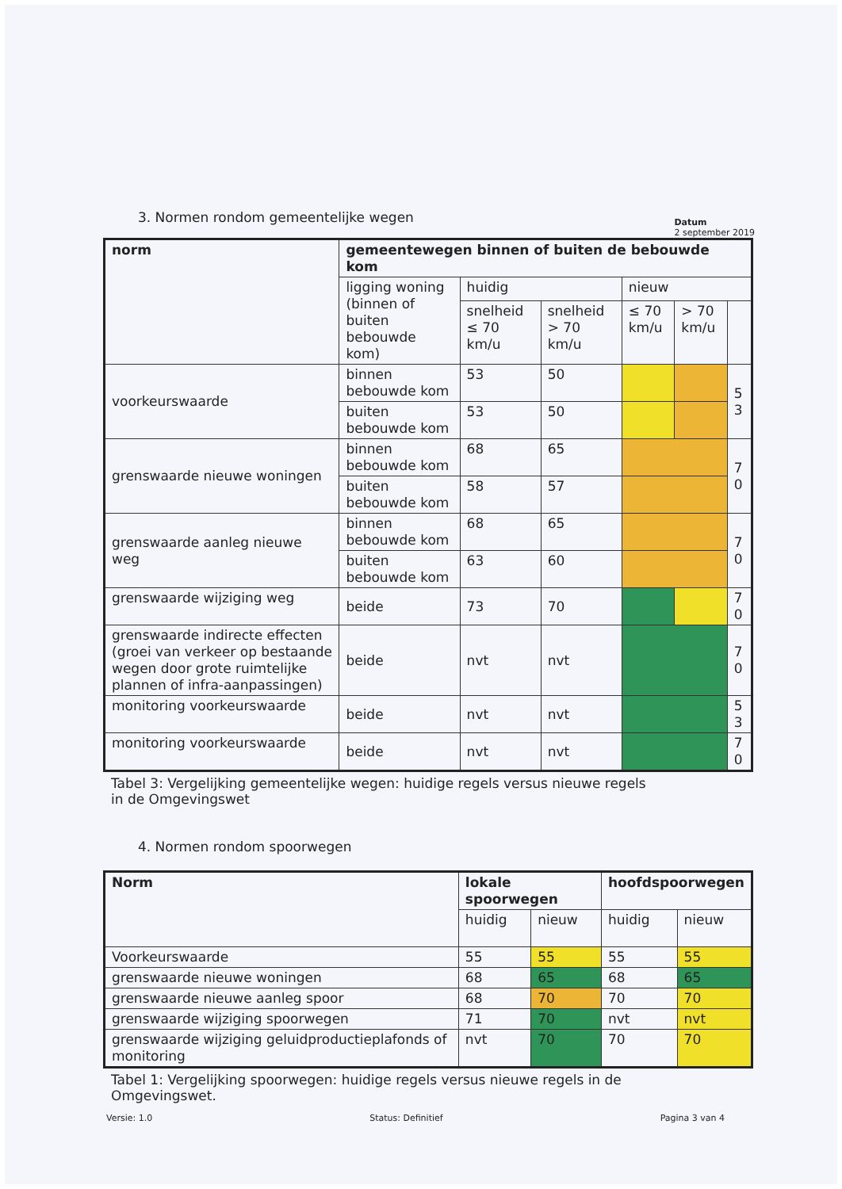3. Normen rondom gemeentelijke wegen
Datum
2 september 2019
| norm | gemeentewegen binnen of buiten de bebouwde kom | | | | | |
| --- | --- | --- | --- | --- | --- | --- |
| | ligging woning (binnen of buiten bebouwde kom) | huidig | | nieuw | | |
| | | snelheid ≤ 70 km/u | snelheid > 70 km/u | ≤ 70 km/u | > 70 km/u | |
| voorkeurswaarde | binnen bebouwde kom | 53 | 50 | | | 5 3 |
| | buiten bebouwde kom | 53 | 50 | | | |
| grenswaarde nieuwe woningen | binnen bebouwde kom | 68 | 65 | | | 7 0 |
| | buiten bebouwde kom | 58 | 57 | | | |
| grenswaarde aanleg nieuwe weg | binnen bebouwde kom | 68 | 65 | | | 7 0 |
| | buiten bebouwde kom | 63 | 60 | | | |
| grenswaarde wijziging weg | beide | 73 | 70 | | | 7 0 |
| grenswaarde indirecte effecten (groei van verkeer op bestaande wegen door grote ruimtelijke plannen of infra-aanpassingen) | beide | nvt | nvt | | | 7 0 |
| monitoring voorkeurswaarde | beide | nvt | nvt | | | 5 3 |
| monitoring voorkeurswaarde | beide | nvt | nvt | | | 7 0 |
Tabel 3: Vergelijking gemeentelijke wegen: huidige regels versus nieuwe regels in de Omgevingswet
4. Normen rondom spoorwegen
| Norm | lokale spoorwegen | | hoofdspoorwegen | |
| --- | --- | --- | --- | --- |
| | huidig | nieuw | huidig | nieuw |
| Voorkeurswaarde | 55 | 55 | 55 | 55 |
| grenswaarde nieuwe woningen | 68 | 65 | 68 | 65 |
| grenswaarde nieuwe aanleg spoor | 68 | 70 | 70 | 70 |
| grenswaarde wijziging spoorwegen | 71 | 70 | nvt | nvt |
| grenswaarde wijziging geluidproductieplafonds of monitoring | nvt | 70 | 70 | 70 |
Tabel 1: Vergelijking spoorwegen: huidige regels versus nieuwe regels in de Omgevingswet.
Versie: 1.0 Status: Definitief Pagina 3 van 4